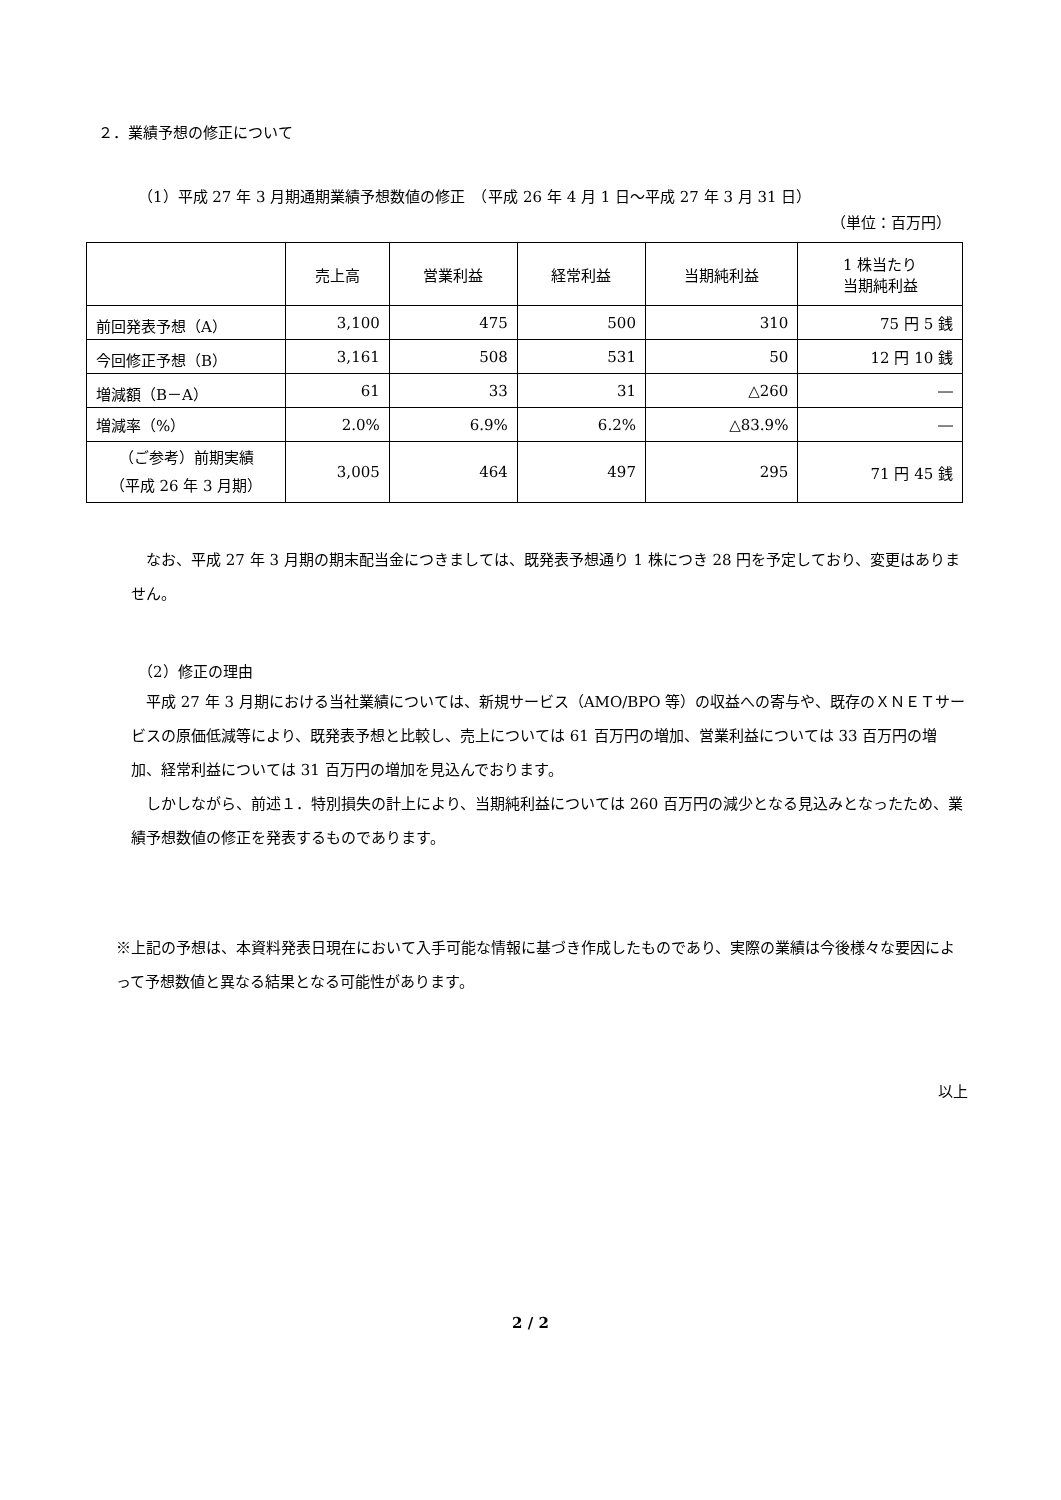２．業績予想の修正について
（1）平成 27 年 3 月期通期業績予想数値の修正　（平成 26 年 4 月 1 日～平成 27 年 3 月 31 日）
（単位：百万円）
| | 売上高 | 営業利益 | 経常利益 | 当期純利益 | 1 株当たり 当期純利益 |
| --- | --- | --- | --- | --- | --- |
| 前回発表予想（A） | 3,100 | 475 | 500 | 310 | 75 円 5 銭 |
| 今回修正予想（B） | 3,161 | 508 | 531 | 50 | 12 円 10 銭 |
| 増減額（B－A） | 61 | 33 | 31 | △260 | ― |
| 増減率（%） | 2.0% | 6.9% | 6.2% | △83.9% | ― |
| （ご参考）前期実績 （平成 26 年 3 月期） | 3,005 | 464 | 497 | 295 | 71 円 45 銭 |
なお、平成 27 年 3 月期の期末配当金につきましては、既発表予想通り 1 株につき 28 円を予定しており、変更はありません。
（2）修正の理由
平成 27 年 3 月期における当社業績については、新規サービス（AMO/BPO 等）の収益への寄与や、既存のＸＮＥＴサービスの原価低減等により、既発表予想と比較し、売上については 61 百万円の増加、営業利益については 33 百万円の増加、経常利益については 31 百万円の増加を見込んでおります。
しかしながら、前述１．特別損失の計上により、当期純利益については 260 百万円の減少となる見込みとなったため、業績予想数値の修正を発表するものであります。
※上記の予想は、本資料発表日現在において入手可能な情報に基づき作成したものであり、実際の業績は今後様々な要因によって予想数値と異なる結果となる可能性があります。
以上
2 / 2